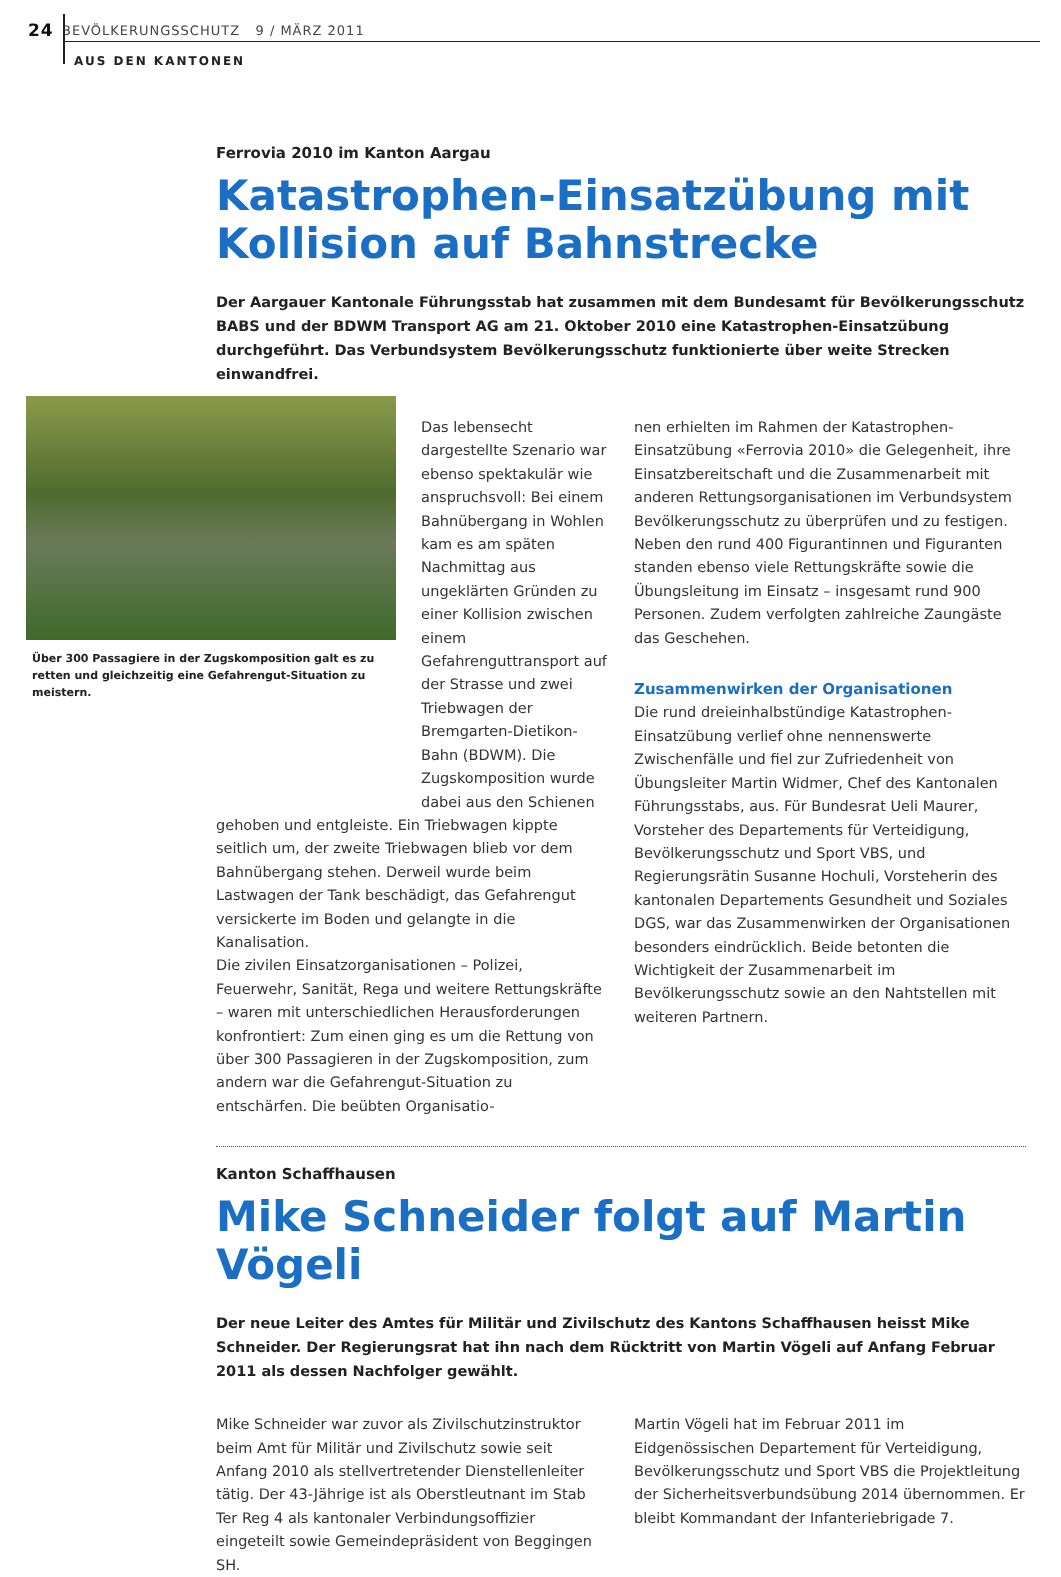24 BEVÖLKERUNGSSCHUTZ 9 / MÄRZ 2011
AUS DEN KANTONEN
Über 300 Passagiere in der Zugskomposition galt es zu retten und gleichzeitig eine Gefahrengut-Situation zu meistern.
Ferrovia 2010 im Kanton Aargau
Katastrophen-Einsatzübung mit Kollision auf Bahnstrecke
Der Aargauer Kantonale Führungsstab hat zusammen mit dem Bundesamt für Bevölkerungsschutz BABS und der BDWM Transport AG am 21. Oktober 2010 eine Katastrophen-Einsatzübung durchgeführt. Das Verbundsystem Bevölkerungsschutz funktionierte über weite Strecken einwandfrei.
Das lebensecht dargestellte Szenario war ebenso spektakulär wie anspruchsvoll: Bei einem Bahnübergang in Wohlen kam es am späten Nachmittag aus ungeklärten Gründen zu einer Kollision zwischen einem Gefahrenguttransport auf der Strasse und zwei Triebwagen der Bremgarten-Dietikon-Bahn (BDWM). Die Zugskomposition wurde dabei aus den Schienen
gehoben und entgleiste. Ein Triebwagen kippte seitlich um, der zweite Triebwagen blieb vor dem Bahnübergang stehen. Derweil wurde beim Lastwagen der Tank beschädigt, das Gefahrengut versickerte im Boden und gelangte in die Kanalisation.
Die zivilen Einsatzorganisationen – Polizei, Feuerwehr, Sanität, Rega und weitere Rettungskräfte – waren mit unterschiedlichen Herausforderungen konfrontiert: Zum einen ging es um die Rettung von über 300 Passagieren in der Zugskomposition, zum andern war die Gefahrengut-Situation zu entschärfen. Die beübten Organisatio-
nen erhielten im Rahmen der Katastrophen-Einsatzübung «Ferrovia 2010» die Gelegenheit, ihre Einsatzbereitschaft und die Zusammenarbeit mit anderen Rettungsorganisationen im Verbundsystem Bevölkerungsschutz zu überprüfen und zu festigen. Neben den rund 400 Figurantinnen und Figuranten standen ebenso viele Rettungskräfte sowie die Übungsleitung im Einsatz – insgesamt rund 900 Personen. Zudem verfolgten zahlreiche Zaungäste das Geschehen.
Zusammenwirken der Organisationen
Die rund dreieinhalbstündige Katastrophen-Einsatzübung verlief ohne nennenswerte Zwischenfälle und fiel zur Zufriedenheit von Übungsleiter Martin Widmer, Chef des Kantonalen Führungsstabs, aus. Für Bundesrat Ueli Maurer, Vorsteher des Departements für Verteidigung, Bevölkerungsschutz und Sport VBS, und Regierungsrätin Susanne Hochuli, Vorsteherin des kantonalen Departements Gesundheit und Soziales DGS, war das Zusammenwirken der Organisationen besonders eindrücklich. Beide betonten die Wichtigkeit der Zusammenarbeit im Bevölkerungsschutz sowie an den Nahtstellen mit weiteren Partnern.
Kanton Schaffhausen
Mike Schneider folgt auf Martin Vögeli
Der neue Leiter des Amtes für Militär und Zivilschutz des Kantons Schaffhausen heisst Mike Schneider. Der Regierungsrat hat ihn nach dem Rücktritt von Martin Vögeli auf Anfang Februar 2011 als dessen Nachfolger gewählt.
Mike Schneider war zuvor als Zivilschutzinstruktor beim Amt für Militär und Zivilschutz sowie seit Anfang 2010 als stellvertretender Dienstellenleiter tätig. Der 43-Jährige ist als Oberstleutnant im Stab Ter Reg 4 als kantonaler Verbindungsoffizier eingeteilt sowie Gemeindepräsident von Beggingen SH.
Martin Vögeli hat im Februar 2011 im Eidgenössischen Departement für Verteidigung, Bevölkerungsschutz und Sport VBS die Projektleitung der Sicherheitsverbundsübung 2014 übernommen. Er bleibt Kommandant der Infanteriebrigade 7.